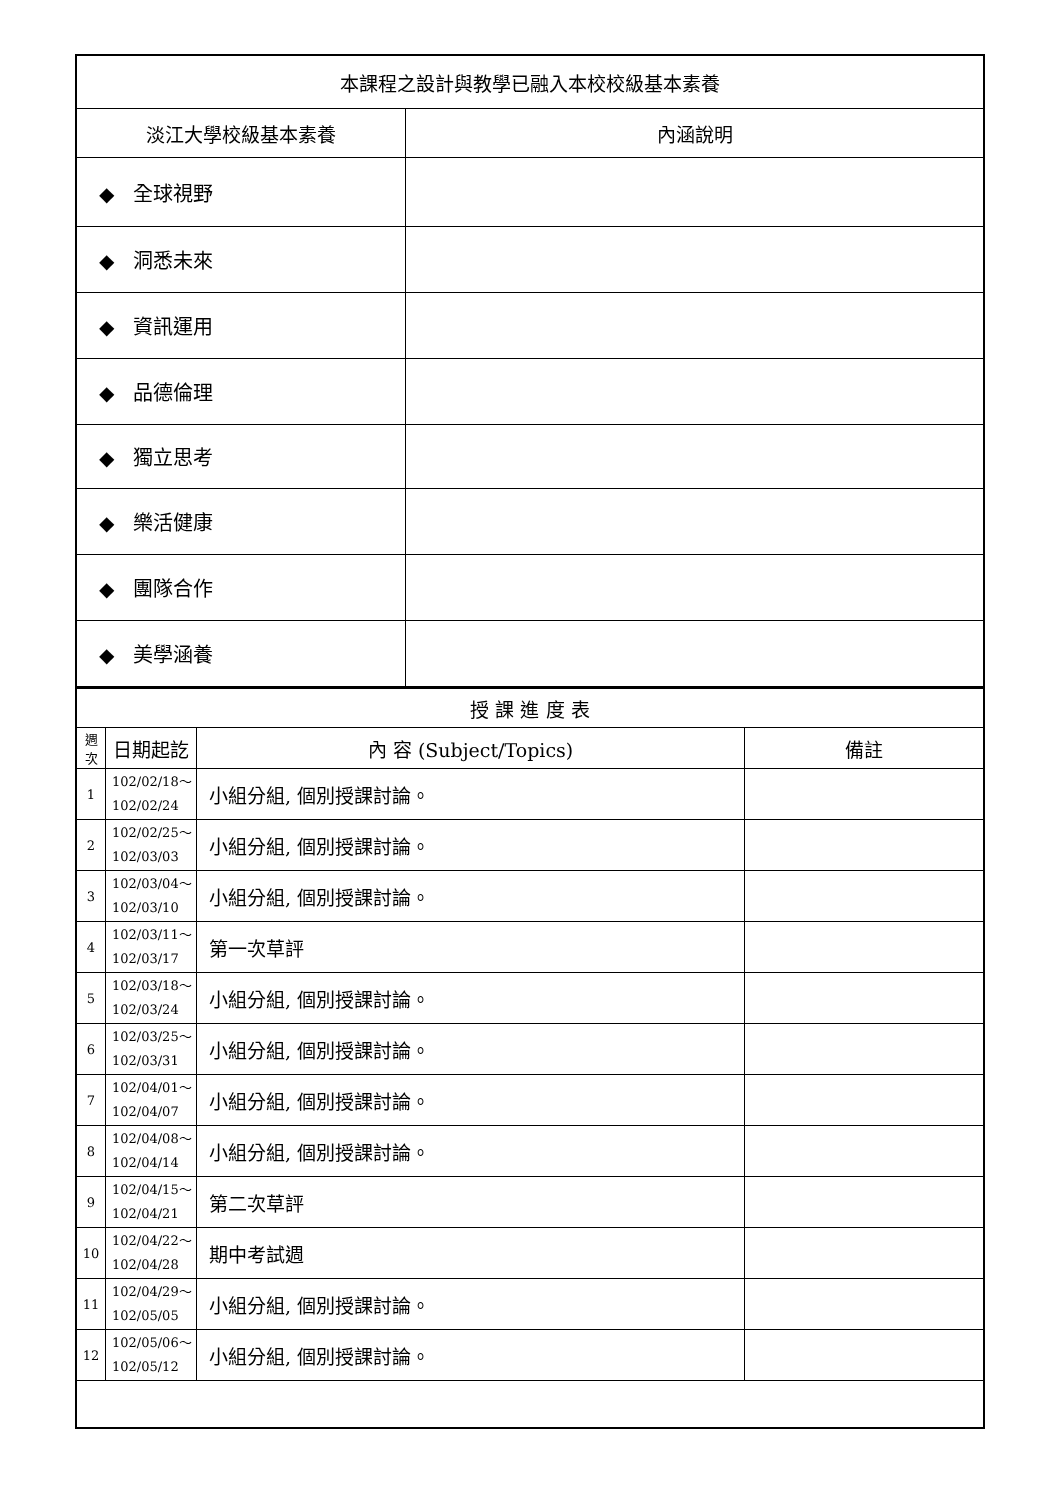| 本課程之設計與教學已融入本校校級基本素養 | |
| 淡江大學校級基本素養 | 內涵說明 |
| ◆ 全球視野 | |
| ◆ 洞悉未來 | |
| ◆ 資訊運用 | |
| ◆ 品德倫理 | |
| ◆ 獨立思考 | |
| ◆ 樂活健康 | |
| ◆ 團隊合作 | |
| ◆ 美學涵養 | |
| 授 課 進 度 表 | | | |
| 週 次 | 日期起訖 | 內 容 (Subject/Topics) | 備註 |
| 1 | 102/02/18～ 102/02/24 | 小組分組, 個別授課討論。 | |
| 2 | 102/02/25～ 102/03/03 | 小組分組, 個別授課討論。 | |
| 3 | 102/03/04～ 102/03/10 | 小組分組, 個別授課討論。 | |
| 4 | 102/03/11～ 102/03/17 | 第一次草評 | |
| 5 | 102/03/18～ 102/03/24 | 小組分組, 個別授課討論。 | |
| 6 | 102/03/25～ 102/03/31 | 小組分組, 個別授課討論。 | |
| 7 | 102/04/01～ 102/04/07 | 小組分組, 個別授課討論。 | |
| 8 | 102/04/08～ 102/04/14 | 小組分組, 個別授課討論。 | |
| 9 | 102/04/15～ 102/04/21 | 第二次草評 | |
| 10 | 102/04/22～ 102/04/28 | 期中考試週 | |
| 11 | 102/04/29～ 102/05/05 | 小組分組, 個別授課討論。 | |
| 12 | 102/05/06～ 102/05/12 | 小組分組, 個別授課討論。 | |